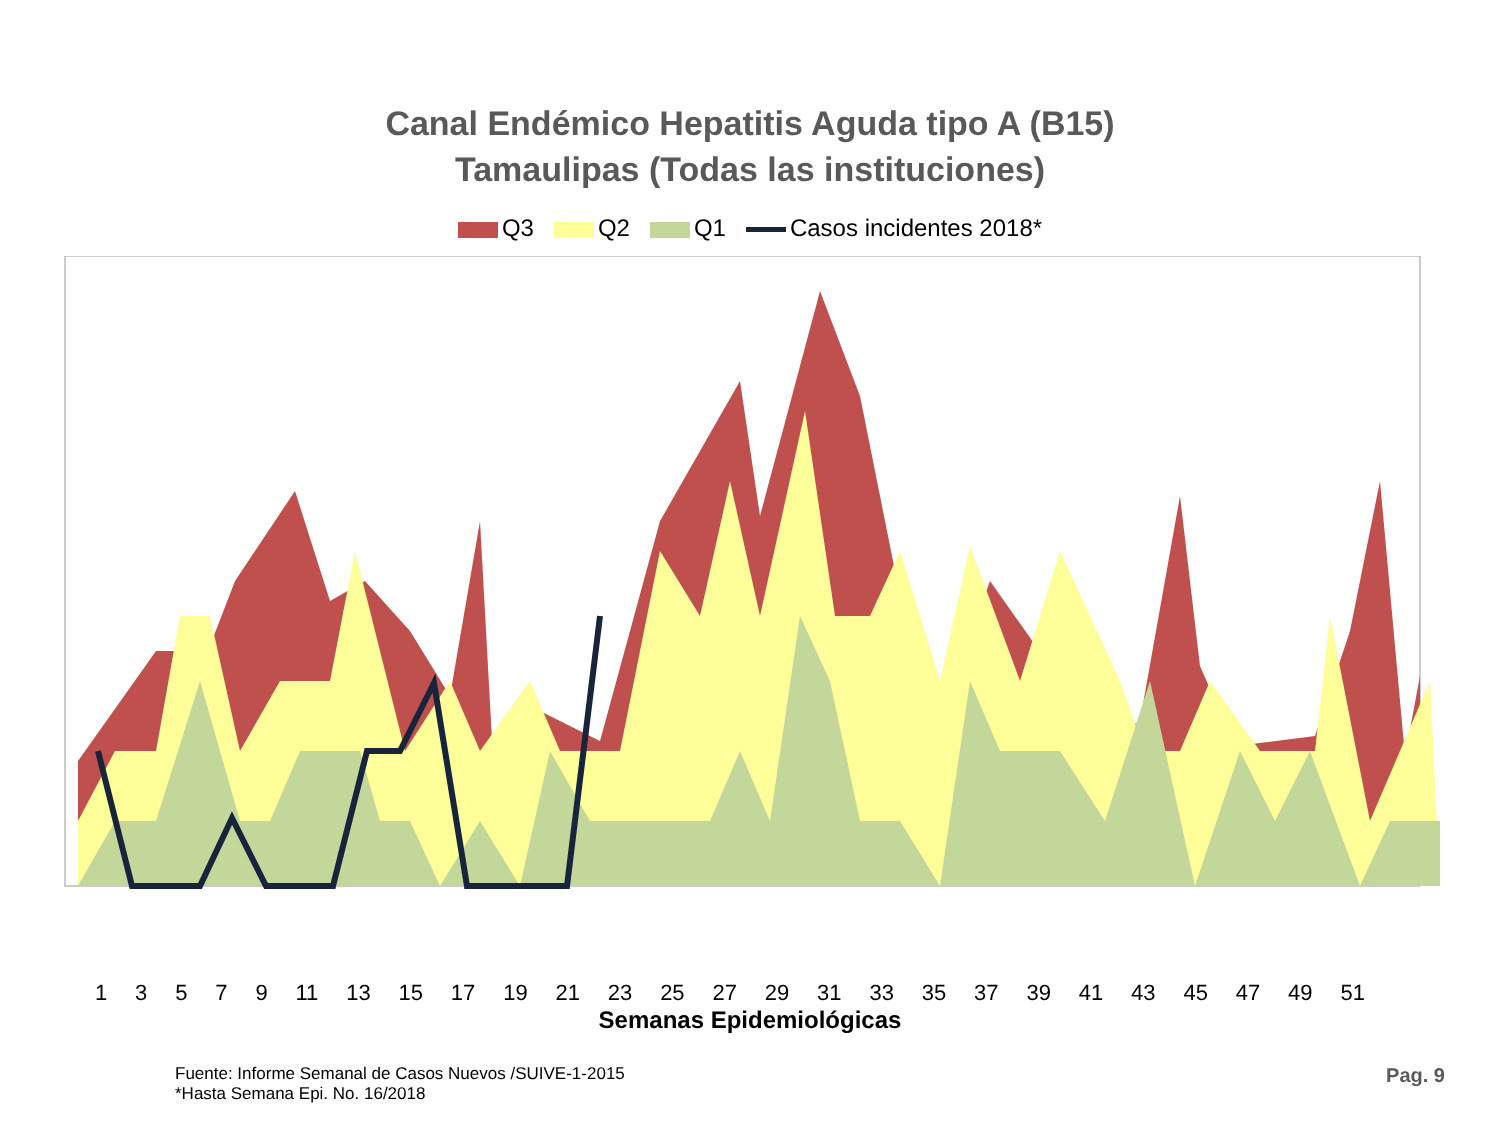Canal Endémico Hepatitis Aguda tipo A (B15)
Tamaulipas (Todas las instituciones)
Q3 Q2 Q1 Casos incidentes 2018*
1 3 5 7 9 11 13 15 17 19 21 23 25 27 29 31 33 35 37 39 41 43 45 47 49 51
Semanas Epidemiológicas
Fuente: Informe Semanal de Casos Nuevos /SUIVE-1-2015
*Hasta Semana Epi. No. 16/2018
Pag. 9